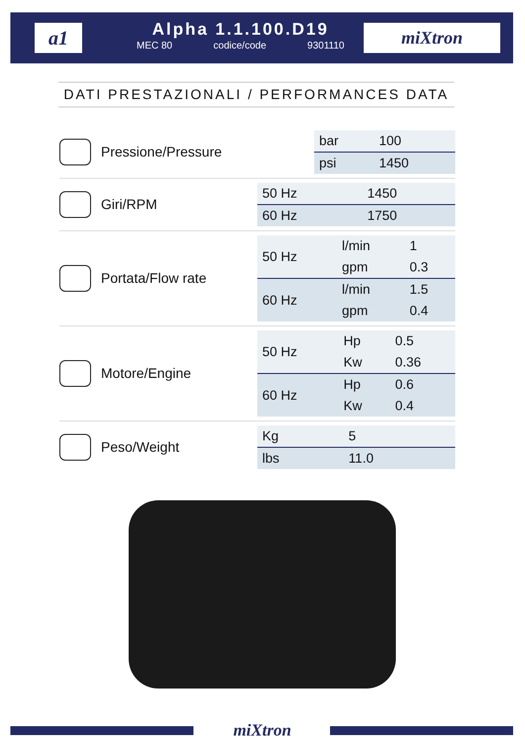a1
Alpha 1.1.100.D19
MEC 80 codice/code 9301110
miXtron
DATI PRESTAZIONALI / PERFORMANCES DATA
Pressione/Pressure
| bar | 100 |
| psi | 1450 |
Giri/RPM
| 50 Hz | 1450 |
| 60 Hz | 1750 |
Portata/Flow rate
| 50 Hz | l/min | 1 |
| | gpm | 0.3 |
| 60 Hz | l/min | 1.5 |
| | gpm | 0.4 |
Motore/Engine
| 50 Hz | Hp | 0.5 |
| | Kw | 0.36 |
| 60 Hz | Hp | 0.6 |
| | Kw | 0.4 |
Peso/Weight
| Kg | 5 |
| lbs | 11.0 |
miXtron